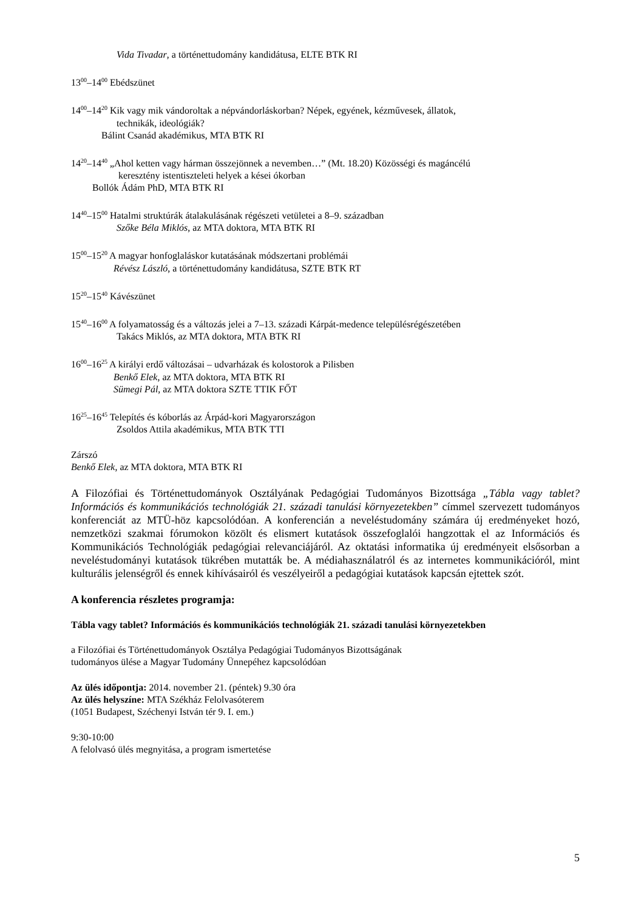Vida Tivadar, a történettudomány kandidátusa, ELTE BTK RI
13<sup>00</sup>–14<sup>00</sup> Ebédszünet
14<sup>00</sup>–14<sup>20</sup> Kik vagy mik vándoroltak a népvándorláskorban? Népek, egyének, kézművesek, állatok,
technikák, ideológiák?
Bálint Csanád akadémikus, MTA BTK RI
14<sup>20</sup>–14<sup>40</sup> „Ahol ketten vagy hárman összejönnek a nevemben…” (Mt. 18.20) Közösségi és magáncélú
keresztény istentiszteleti helyek a kései ókorban
Bollók Ádám PhD, MTA BTK RI
14<sup>40</sup>–15<sup>00</sup> Hatalmi struktúrák átalakulásának régészeti vetületei a 8–9. században
Szőke Béla Miklós, az MTA doktora, MTA BTK RI
15<sup>00</sup>–15<sup>20</sup> A magyar honfoglaláskor kutatásának módszertani problémái
Révész László, a történettudomány kandidátusa, SZTE BTK RT
15<sup>20</sup>–15<sup>40</sup> Kávészünet
15<sup>40</sup>–16<sup>00</sup> A folyamatosság és a változás jelei a 7–13. századi Kárpát-medence településrégészetében
Takács Miklós, az MTA doktora, MTA BTK RI
16<sup>00</sup>–16<sup>25</sup> A királyi erdő változásai – udvarházak és kolostorok a Pilisben
Benkő Elek, az MTA doktora, MTA BTK RI
Sümegi Pál, az MTA doktora SZTE TTIK FŐT
16<sup>25</sup>–16<sup>45</sup> Telepítés és kóborlás az Árpád-kori Magyarországon
Zsoldos Attila akadémikus, MTA BTK TTI
Zárszó
Benkő Elek, az MTA doktora, MTA BTK RI
A Filozófiai és Történettudományok Osztályának Pedagógiai Tudományos Bizottsága „Tábla vagy tablet? Információs és kommunikációs technológiák 21. századi tanulási környezetekben” címmel szervezett tudományos konferenciát az MTÜ-höz kapcsolódóan. A konferencián a neveléstudomány számára új eredményeket hozó, nemzetközi szakmai fórumokon közölt és elismert kutatások összefoglalói hangzottak el az Információs és Kommunikációs Technológiák pedagógiai relevanciájáról. Az oktatási informatika új eredményeit elsősorban a neveléstudományi kutatások tükrében mutatták be. A médiahasználatról és az internetes kommunikációról, mint kulturális jelenségről és ennek kihívásairól és veszélyeiről a pedagógiai kutatások kapcsán ejtettek szót.
A konferencia részletes programja:
Tábla vagy tablet? Információs és kommunikációs technológiák 21. századi tanulási környezetekben
a Filozófiai és Történettudományok Osztálya Pedagógiai Tudományos Bizottságának
tudományos ülése a Magyar Tudomány Ünnepéhez kapcsolódóan
Az ülés időpontja: 2014. november 21. (péntek) 9.30 óra
Az ülés helyszíne: MTA Székház Felolvasóterem
(1051 Budapest, Széchenyi István tér 9. I. em.)
9:30-10:00
A felolvasó ülés megnyitása, a program ismertetése
5